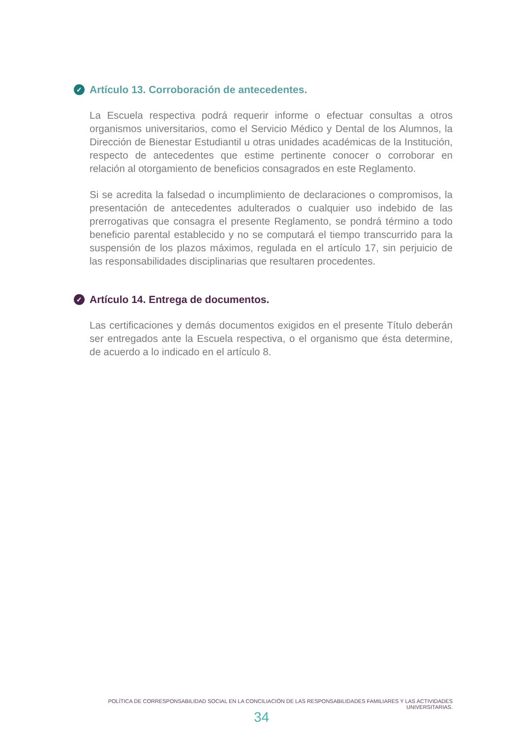✓ Artículo 13. Corroboración de antecedentes.
La Escuela respectiva podrá requerir informe o efectuar consultas a otros organismos universitarios, como el Servicio Médico y Dental de los Alumnos, la Dirección de Bienestar Estudiantil u otras unidades académicas de la Institución, respecto de antecedentes que estime pertinente conocer o corroborar en relación al otorgamiento de beneficios consagrados en este Reglamento.
Si se acredita la falsedad o incumplimiento de declaraciones o compromisos, la presentación de antecedentes adulterados o cualquier uso indebido de las prerrogativas que consagra el presente Reglamento, se pondrá término a todo beneficio parental establecido y no se computará el tiempo transcurrido para la suspensión de los plazos máximos, regulada en el artículo 17, sin perjuicio de las responsabilidades disciplinarias que resultaren procedentes.
✓ Artículo 14. Entrega de documentos.
Las certificaciones y demás documentos exigidos en el presente Título deberán ser entregados ante la Escuela respectiva, o el organismo que ésta determine, de acuerdo a lo indicado en el artículo 8.
POLÍTICA DE CORRESPONSABILIDAD SOCIAL EN LA CONCILIACIÓN DE LAS RESPONSABILIDADES FAMILIARES Y LAS ACTIVIDADES UNIVERSITARIAS.
34